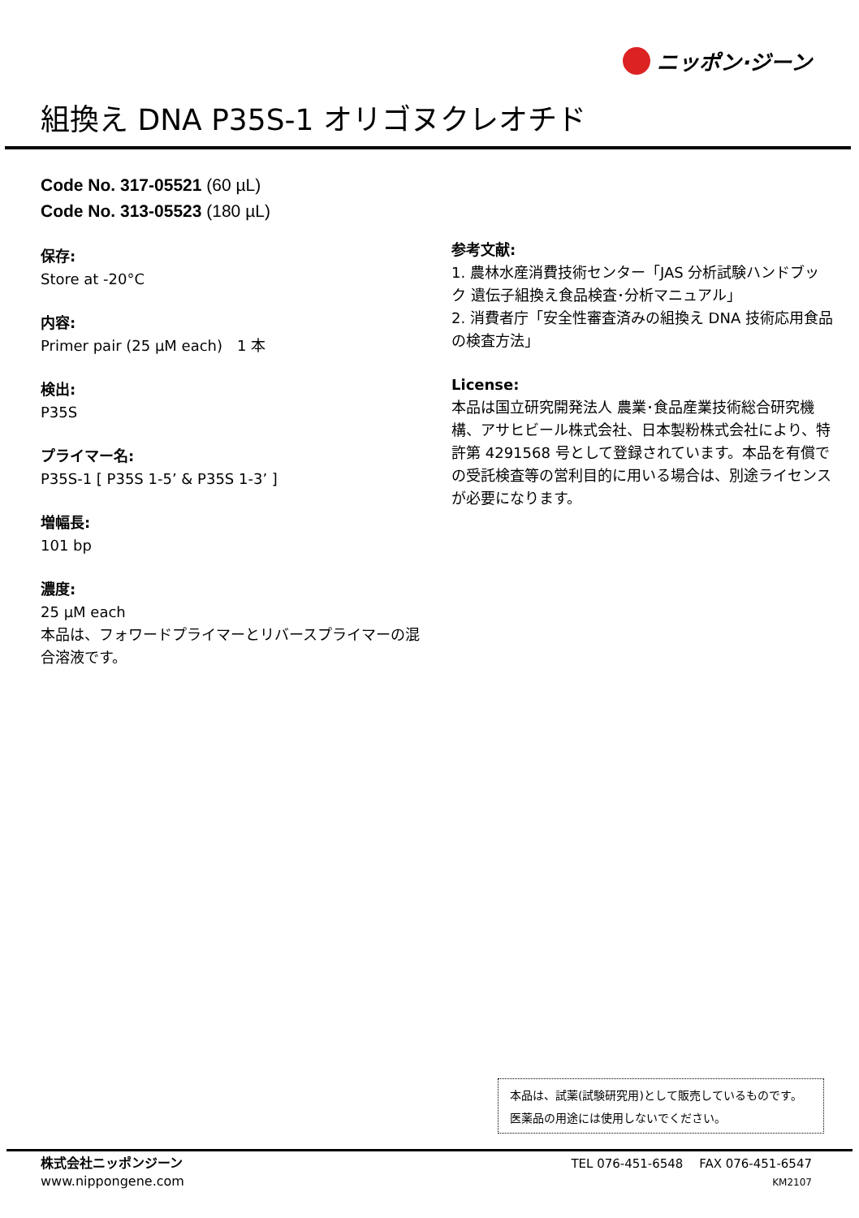ニッポン·ジーン
組換え DNA P35S-1 オリゴヌクレオチド
Code No. 317-05521 (60 µL)
Code No. 313-05523 (180 µL)
保存:
Store at -20°C
内容:
Primer pair (25 µM each)　1 本
検出:
P35S
プライマー名:
P35S-1 [ P35S 1-5’ & P35S 1-3’ ]
増幅長:
101 bp
濃度:
25 µM each
本品は、フォワードプライマーとリバースプライマーの混合溶液です。
参考文献:
1. 農林水産消費技術センター「JAS 分析試験ハンドブック 遺伝子組換え食品検査･分析マニュアル」
2. 消費者庁「安全性審査済みの組換え DNA 技術応用食品の検査方法」
License:
本品は国立研究開発法人 農業･食品産業技術総合研究機構、アサヒビール株式会社、日本製粉株式会社により、特許第 4291568 号として登録されています。本品を有償での受託検査等の営利目的に用いる場合は、別途ライセンスが必要になります。
本品は、試薬(試験研究用)として販売しているものです。
医薬品の用途には使用しないでください。
株式会社ニッポンジーン
www.nippongene.com
TEL 076-451-6548　 FAX 076-451-6547
KM2107